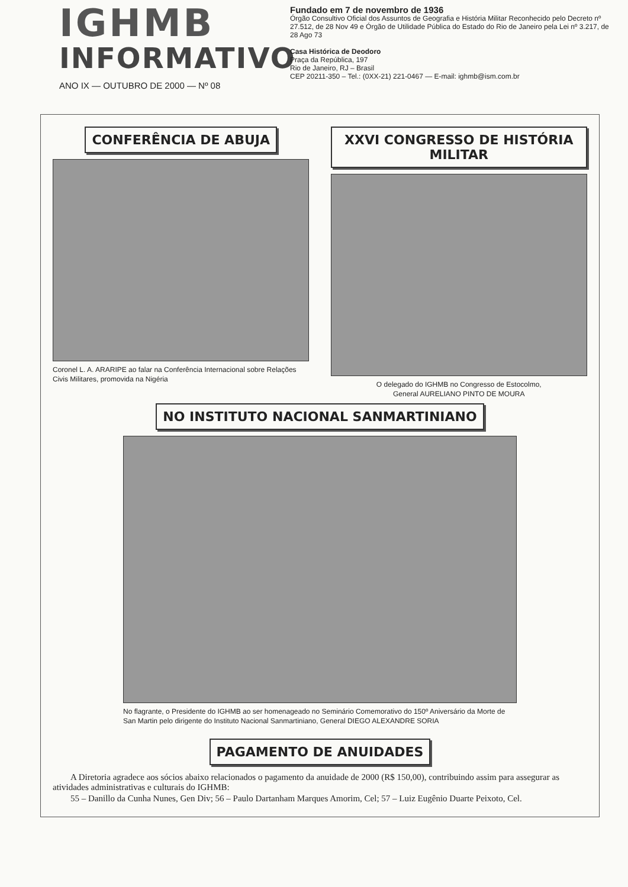IGHMB
INFORMATIVO
Fundado em 7 de novembro de 1936
Órgão Consultivo Oficial dos Assuntos de Geografia e História Militar Reconhecido pelo Decreto nº 27.512, de 28 Nov 49 e Órgão de Utilidade Pública do Estado do Rio de Janeiro pela Lei nº 3.217, de 28 Ago 73
Casa Histórica de Deodoro
Praça da República, 197
Rio de Janeiro, RJ – Brasil
CEP 20211-350 – Tel.: (0XX-21) 221-0467 — E-mail: ighmb@ism.com.br
ANO IX — OUTUBRO DE 2000 — Nº 08
CONFERÊNCIA DE ABUJA
Coronel L. A. ARARIPE ao falar na Conferência Internacional sobre Relações Civis Militares, promovida na Nigéria
XXVI CONGRESSO DE HISTÓRIA MILITAR
O delegado do IGHMB no Congresso de Estocolmo,
General AURELIANO PINTO DE MOURA
NO INSTITUTO NACIONAL SANMARTINIANO
No flagrante, o Presidente do IGHMB ao ser homenageado no Seminário Comemorativo do 150º Aniversário da Morte de San Martin pelo dirigente do Instituto Nacional Sanmartiniano, General DIEGO ALEXANDRE SORIA
PAGAMENTO DE ANUIDADES
A Diretoria agradece aos sócios abaixo relacionados o pagamento da anuidade de 2000 (R$ 150,00), contribuindo assim para assegurar as atividades administrativas e culturais do IGHMB:
55 – Danillo da Cunha Nunes, Gen Div; 56 – Paulo Dartanham Marques Amorim, Cel; 57 – Luiz Eugênio Duarte Peixoto, Cel.